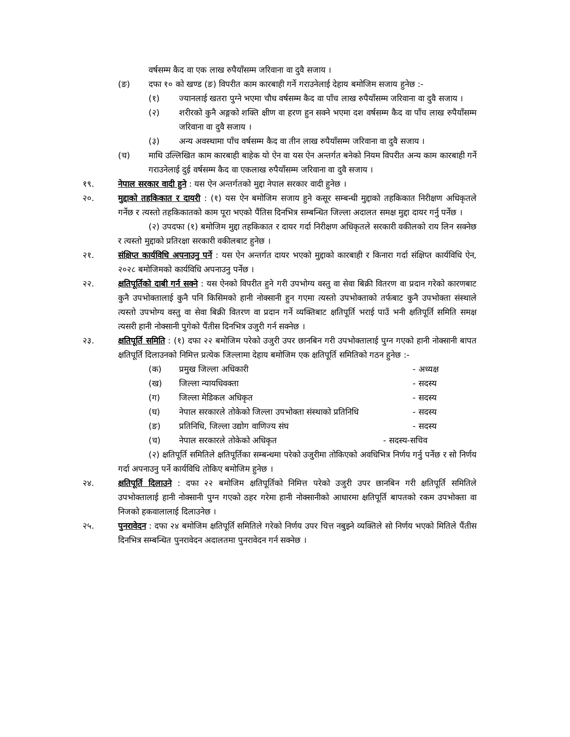वर्षसम्म कैद वा एक लाख रुपैयाँसम्म जरिवाना वा दुवै सजाय ।
(ङ) दफा १० को खण्ड (ङ) विपरीत काम कारबाही गर्ने गराउनेलाई देहाय बमोजिम सजाय हुनेछ :-
(१) ज्यानलाई खतरा पुग्ने भएमा चौध वर्षसम्म कैद वा पाँच लाख रुपैयाँसम्म जरिवाना वा दुवै सजाय ।
(२) शरीरको कुनै अङ्गको शक्ति क्षीण वा हरण हुन सक्ने भएमा दश वर्षसम्म कैद वा पाँच लाख रुपैयाँसम्म जरिवाना वा दुवै सजाय ।
(३) अन्य अवस्थामा पाँच वर्षसम्म कैद वा तीन लाख रुपैयाँसम्म जरिवाना वा दुवै सजाय ।
(च) माथि उल्लिखित काम कारबाही बाहेक यो ऐन वा यस ऐन अन्तर्गत बनेको नियम विपरीत अन्य काम कारबाही गर्ने गराउनेलाई दुई वर्षसम्म कैद वा एकलाख रुपैयाँसम्म जरिवाना वा दुवै सजाय ।
१९. नेपाल सरकार वादी हुने : यस ऐन अन्तर्गतको मुद्दा नेपाल सरकार वादी हुनेछ ।
२०. मुद्दाको तहकिकात र दायरी : (१) यस ऐन बमोजिम सजाय हुने कसूर सम्बन्धी मुद्दाको तहकिकात निरीक्षण अधिकृतले गर्नेछ र त्यस्तो तहकिकातको काम पूरा भएको पैंतिस दिनभित्र सम्बन्धित जिल्ला अदालत समक्ष मुद्दा दायर गर्नु पर्नेछ ।
(२) उपदफा (१) बमोजिम मुद्दा तहकिकात र दायर गर्दा निरीक्षण अधिकृतले सरकारी वकीलको राय लिन सक्नेछ र त्यस्तो मुद्दाको प्रतिरक्षा सरकारी वकीलबाट हुनेछ ।
२१. संक्षिप्त कार्यविधि अपनाउनु पर्ने : यस ऐन अन्तर्गत दायर भएको मुद्दाको कारबाही र किनारा गर्दा संक्षिप्त कार्यविधि ऐन, २०२८ बमोजिमको कार्यविधि अपनाउनु पर्नेछ ।
२२. क्षतिपूर्तिको दाबी गर्न सक्ने : यस ऐनको विपरीत हुने गरी उपभोग्य वस्तु वा सेवा बिक्री वितरण वा प्रदान गरेको कारणबाट कुनै उपभोक्तालाई कुनै पनि किसिमको हानी नोक्सानी हुन गएमा त्यस्तो उपभोक्ताको तर्फबाट कुनै उपभोक्ता संस्थाले त्यस्तो उपभोग्य वस्तु वा सेवा बिक्री वितरण वा प्रदान गर्ने व्यक्तिबाट क्षतिपूर्ति भराई पाउँ भनी क्षतिपूर्ति समिति समक्ष त्यसरी हानी नोक्सानी पुगेको पैंतीस दिनभित्र उजुरी गर्न सक्नेछ ।
२३. क्षतिपूर्ति समिति : (१) दफा २२ बमोजिम परेको उजुरी उपर छानबिन गरी उपभोक्तालाई पुग्न गएको हानी नोक्सानी बापत क्षतिपूर्ति दिलाउनको निमित्त प्रत्येक जिल्लामा देहाय बमोजिम एक क्षतिपूर्ति समितिको गठन हुनेछ :-
(क) प्रमुख जिल्ला अधिकारी - अध्यक्ष
(ख) जिल्ला न्यायधिवक्ता - सदस्य
(ग) जिल्ला मेडिकल अधिकृत - सदस्य
(घ) नेपाल सरकारले तोकेको जिल्ला उपभोक्ता संस्थाको प्रतिनिधि
- सदस्य
(ङ) प्रतिनिधि, जिल्ला उद्योग वाणिज्य संघ
- सदस्य
(च) नेपाल सरकारले तोकेको अधिकृत - सदस्य-सचिव
(२) क्षतिपूर्ति समितिले क्षतिपूर्तिका सम्बन्धमा परेको उजुरीमा तोकिएको अवधिभित्र निर्णय गर्नु पर्नेछ र सो निर्णय गर्दा अपनाउनु पर्ने कार्यविधि तोकिए बमोजिम हुनेछ ।
२४. क्षतिपूर्ति दिलाउने : दफा २२ बमोजिम क्षतिपूर्तिको निमित्त परेको उजुरी उपर छानबिन गरी क्षतिपूर्ति समितिले उपभोक्तालाई हानी नोक्सानी पुग्न गएको ठहर गरेमा हानी नोक्सानीको आधारमा क्षतिपूर्ति बापतको रकम उपभोक्ता वा निजको हकवालालाई दिलाउनेछ ।
२५. पुनरावेदन : दफा २४ बमोजिम क्षतिपूर्ति समितिले गरेको निर्णय उपर चित्त नबुझ्ने व्यक्तिले सो निर्णय भएको मितिले पैंतीस दिनभित्र सम्बन्धित पुनरावेदन अदालतमा पुनरावेदन गर्न सक्नेछ ।